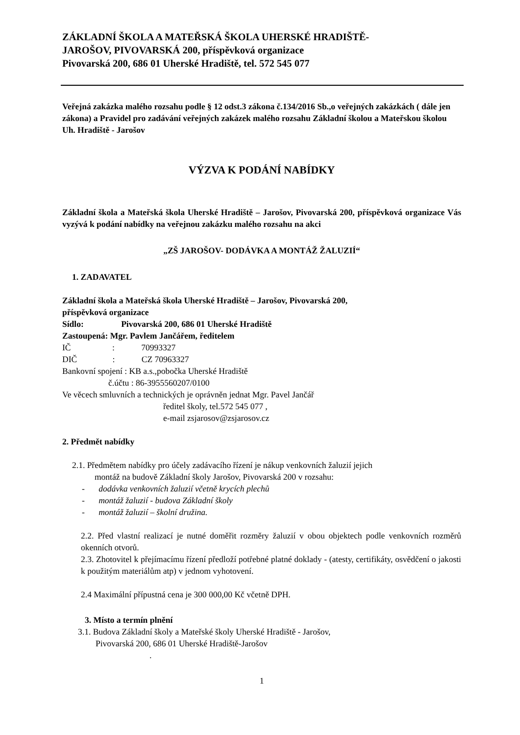ZÁKLADNÍ ŠKOLA A MATEŘSKÁ ŠKOLA UHERSKÉ HRADIŠTĚ-
JAROŠOV, PIVOVARSKÁ 200, příspěvková organizace
Pivovarská 200, 686 01 Uherské Hradiště, tel. 572 545 077
Veřejná zakázka malého rozsahu podle § 12 odst.3 zákona č.134/2016 Sb.,o veřejných zakázkách ( dále jen zákona) a Pravidel pro zadávání veřejných zakázek malého rozsahu Základní školou a Mateřskou školou Uh. Hradiště - Jarošov
VÝZVA K PODÁNÍ NABÍDKY
Základní škola a Mateřská škola Uherské Hradiště – Jarošov, Pivovarská 200, příspěvková organizace Vás vyzývá k podání nabídky na veřejnou zakázku malého rozsahu na akci
„ZŠ JAROŠOV- DODÁVKA A MONTÁŽ ŽALUZIÍ“
1. ZADAVATEL
Základní škola a Mateřská škola Uherské Hradiště – Jarošov, Pivovarská 200,
příspěvková organizace
Sídlo: Pivovarská 200, 686 01 Uherské Hradiště
Zastoupená: Mgr. Pavlem Jančářem, ředitelem
IČ : 70993327
DIČ : CZ 70963327
Bankovní spojení : KB a.s.,pobočka Uherské Hradiště
č.účtu : 86-3955560207/0100
Ve věcech smluvních a technických je oprávněn jednat Mgr. Pavel Jančář
ředitel školy, tel.572 545 077 ,
e-mail zsjarosov@zsjarosov.cz
2. Předmět nabídky
2.1. Předmětem nabídky pro účely zadávacího řízení je nákup venkovních žaluzií jejich
montáž na budově Základní školy Jarošov, Pivovarská 200 v rozsahu:
- dodávka venkovních žaluzií včetně krycích plechů
- montáž žaluzií - budova Základní školy
- montáž žaluzií – školní družina.
2.2. Před vlastní realizací je nutné doměřit rozměry žaluzií v obou objektech podle venkovních rozměrů okenních otvorů.
2.3. Zhotovitel k přejímacímu řízení předloží potřebné platné doklady - (atesty, certifikáty, osvědčení o jakosti k použitým materiálům atp) v jednom vyhotovení.
2.4 Maximální přípustná cena je 300 000,00 Kč včetně DPH.
3. Místo a termín plnění
3.1. Budova Základní školy a Mateřské školy Uherské Hradiště - Jarošov,
Pivovarská 200, 686 01 Uherské Hradiště-Jarošov
.
1